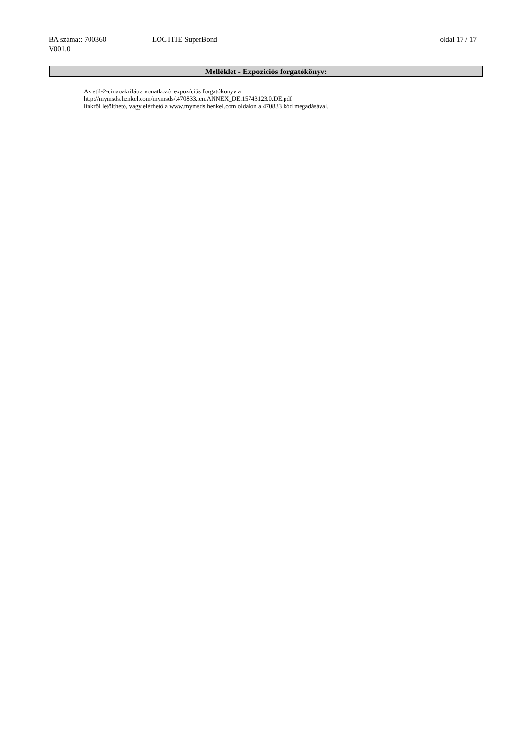BA száma:: 700360 LOCTITE SuperBond oldal 17 / 17
V001.0
Melléklet - Expozíciós forgatókönyv:
Az etil-2-cinaoakrilátra vonatkozó expozíciós forgatókönyv a
http://mymsds.henkel.com/mymsds/.470833..en.ANNEX_DE.15743123.0.DE.pdf
linkről letölthető, vagy elérhető a www.mymsds.henkel.com oldalon a 470833 kód megadásával.